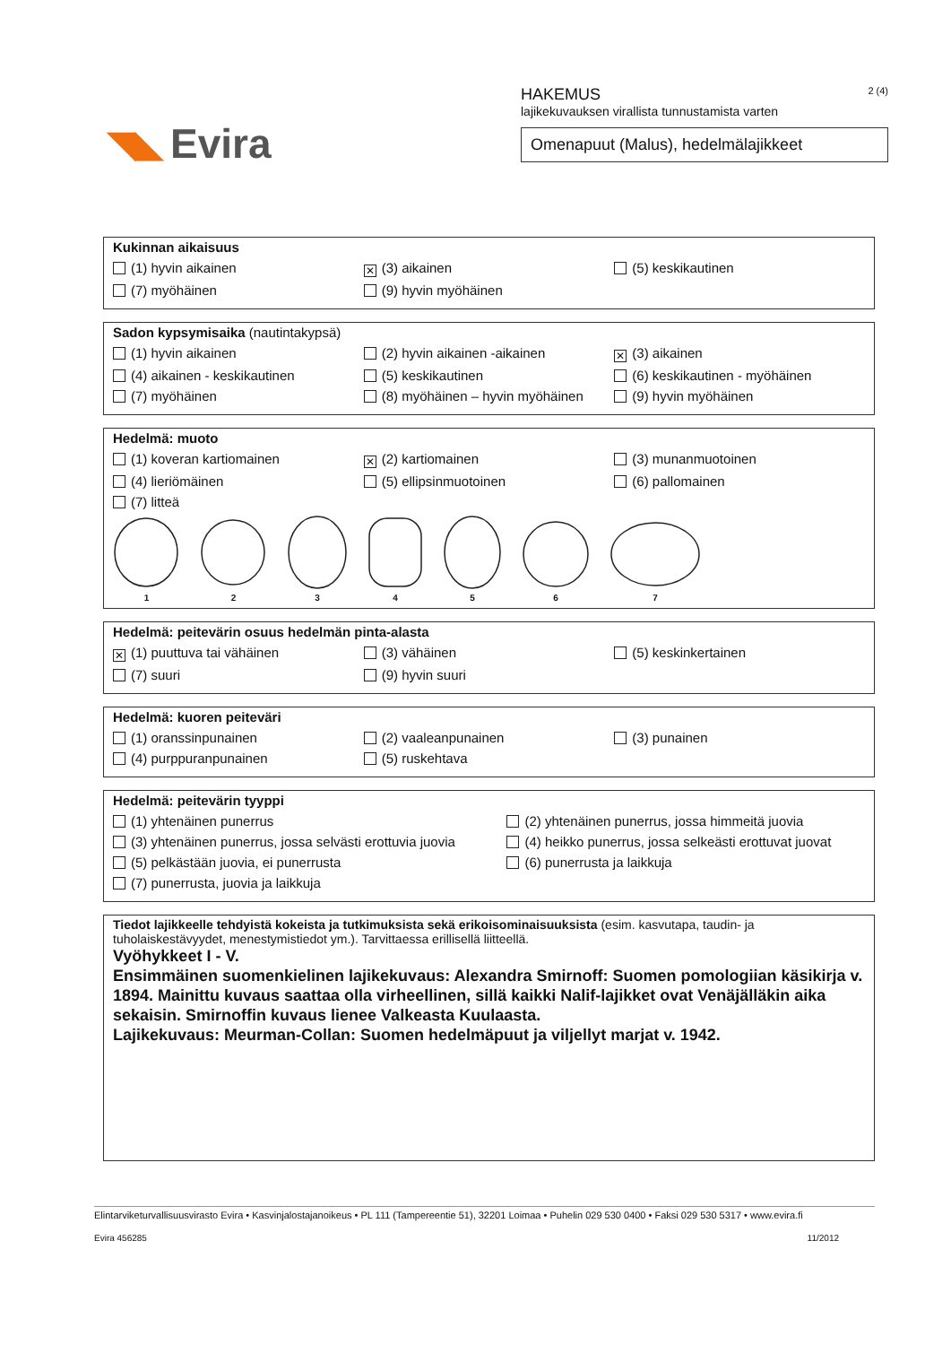◥◣ Evira
HAKEMUS 2 (4)
lajikekuvauksen virallista tunnustamista varten
Omenapuut (Malus), hedelmälajikkeet
Kukinnan aikaisuus
(1) hyvin aikainen ✕ (3) aikainen (5) keskikautinen
(7) myöhäinen (9) hyvin myöhäinen
Sadon kypsymisaika (nautintakypsä)
(1) hyvin aikainen (2) hyvin aikainen -aikainen ✕ (3) aikainen
(4) aikainen - keskikautinen (5) keskikautinen (6) keskikautinen - myöhäinen
(7) myöhäinen (8) myöhäinen – hyvin myöhäinen (9) hyvin myöhäinen
Hedelmä: muoto
(1) koveran kartiomainen ✕ (2) kartiomainen (3) munanmuotoinen
(4) lieriömäinen (5) ellipsinmuotoinen (6) pallomainen
(7) litteä
1
2
3
4
5
6
7
Hedelmä: peitevärin osuus hedelmän pinta-alasta
✕ (1) puuttuva tai vähäinen (3) vähäinen (5) keskinkertainen
(7) suuri (9) hyvin suuri
Hedelmä: kuoren peiteväri
(1) oranssinpunainen (2) vaaleanpunainen (3) punainen
(4) purppuranpunainen (5) ruskehtava
Hedelmä: peitevärin tyyppi
(1) yhtenäinen punerrus (2) yhtenäinen punerrus, jossa himmeitä juovia
(3) yhtenäinen punerrus, jossa selvästi erottuvia juovia (4) heikko punerrus, jossa selkeästi erottuvat juovat
(5) pelkästään juovia, ei punerrusta (6) punerrusta ja laikkuja
(7) punerrusta, juovia ja laikkuja
Tiedot lajikkeelle tehdyistä kokeista ja tutkimuksista sekä erikoisominaisuuksista (esim. kasvutapa, taudin- ja tuholaiskestävyydet, menestymistiedot ym.). Tarvittaessa erillisellä liitteellä.
Vyöhykkeet I - V.
Ensimmäinen suomenkielinen lajikekuvaus: Alexandra Smirnoff: Suomen pomologiian käsikirja v. 1894. Mainittu kuvaus saattaa olla virheellinen, sillä kaikki Nalif-lajikket ovat Venäjälläkin aika sekaisin. Smirnoffin kuvaus lienee Valkeasta Kuulaasta.
Lajikekuvaus: Meurman-Collan: Suomen hedelmäpuut ja viljellyt marjat v. 1942.
Elintarviketurvallisuusvirasto Evira • Kasvinjalostajanoikeus • PL 111 (Tampereentie 51), 32201 Loimaa • Puhelin 029 530 0400 • Faksi 029 530 5317 • www.evira.fi
Evira 456285 11/2012